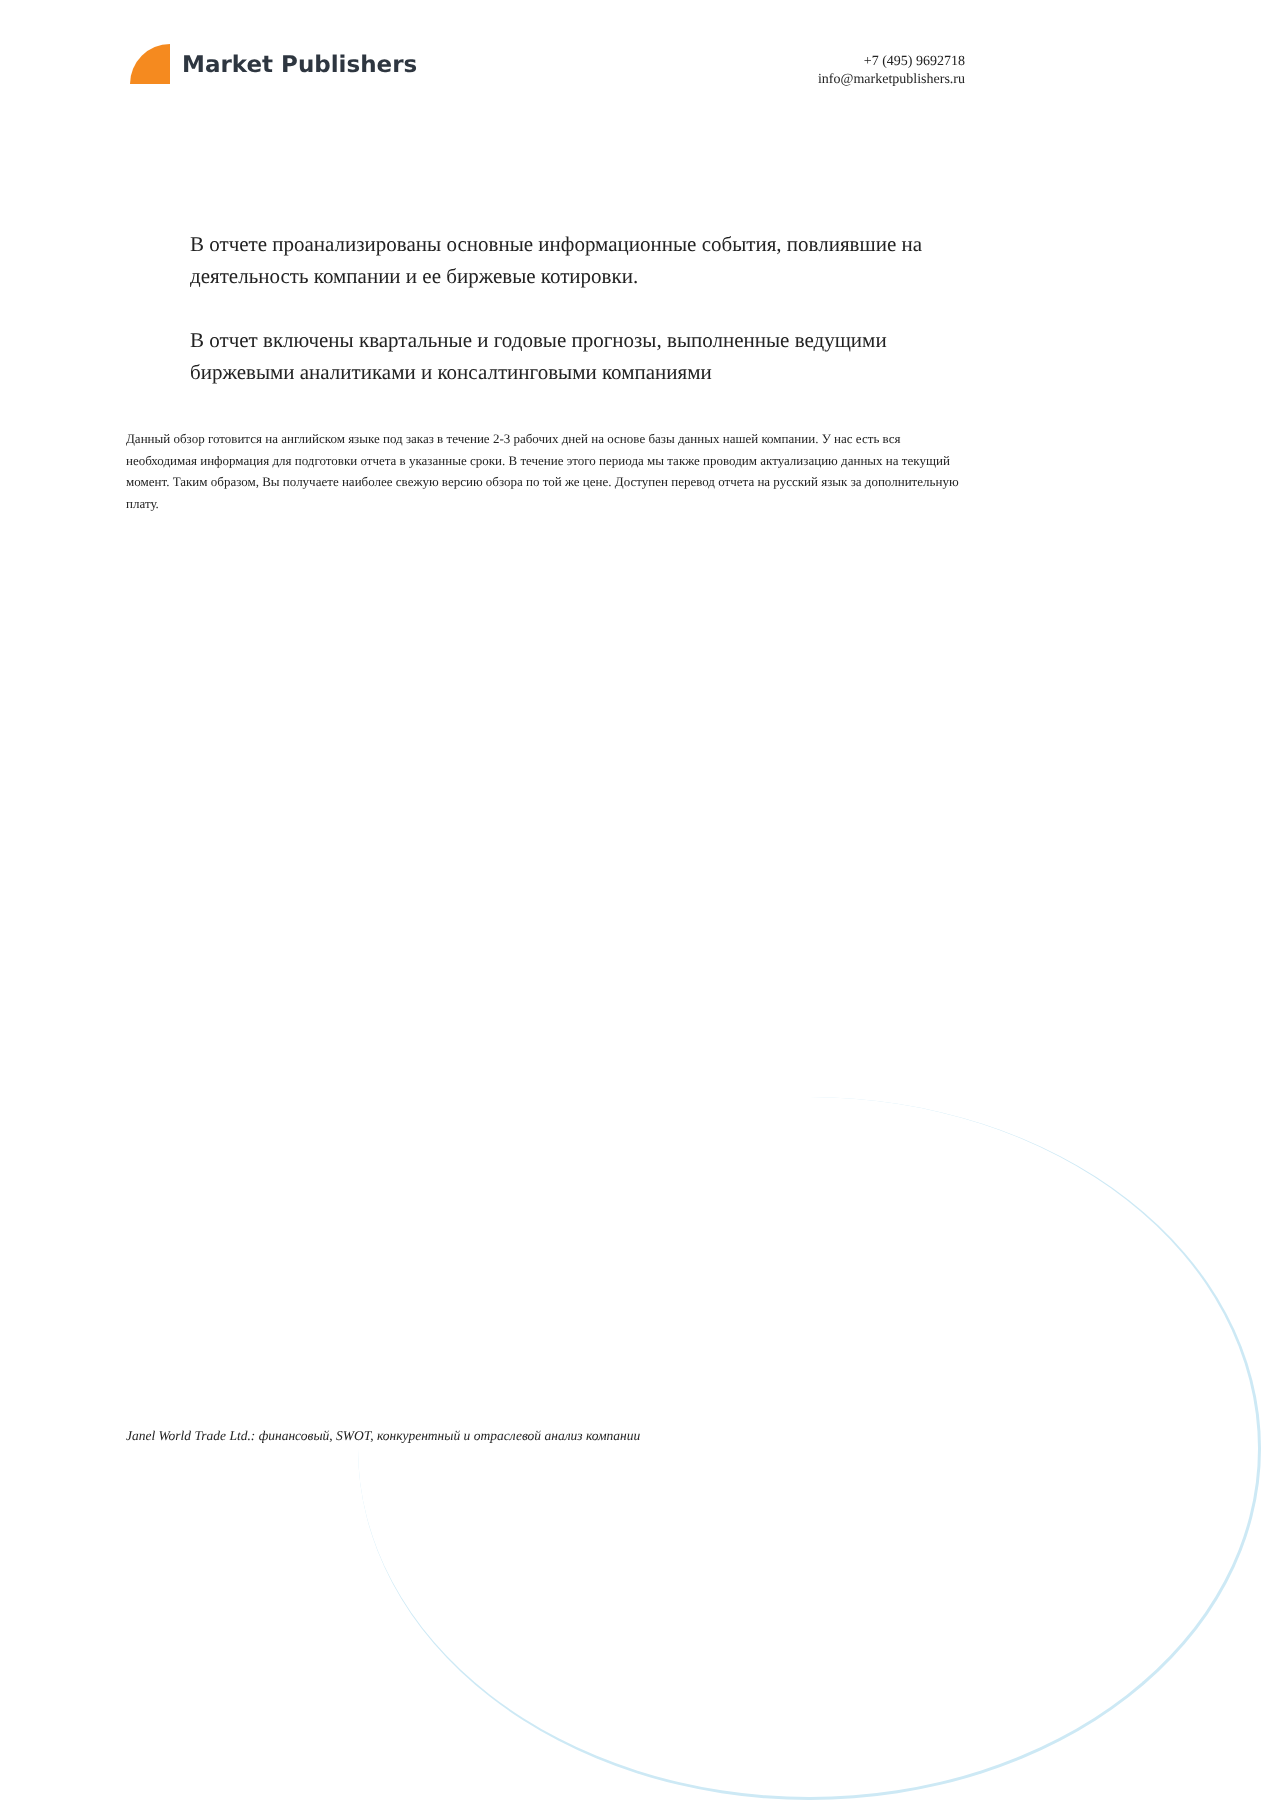Market Publishers
+7 (495) 9692718
info@marketpublishers.ru
В отчете проанализированы основные информационные события, повлиявшие на деятельность компании и ее биржевые котировки.
В отчет включены квартальные и годовые прогнозы, выполненные ведущими биржевыми аналитиками и консалтинговыми компаниями
Данный обзор готовится на английском языке под заказ в течение 2-3 рабочих дней на основе базы данных нашей компании. У нас есть вся необходимая информация для подготовки отчета в указанные сроки. В течение этого периода мы также проводим актуализацию данных на текущий момент. Таким образом, Вы получаете наиболее свежую версию обзора по той же цене. Доступен перевод отчета на русский язык за дополнительную плату.
Janel World Trade Ltd.: финансовый, SWOT, конкурентный и отраслевой анализ компании